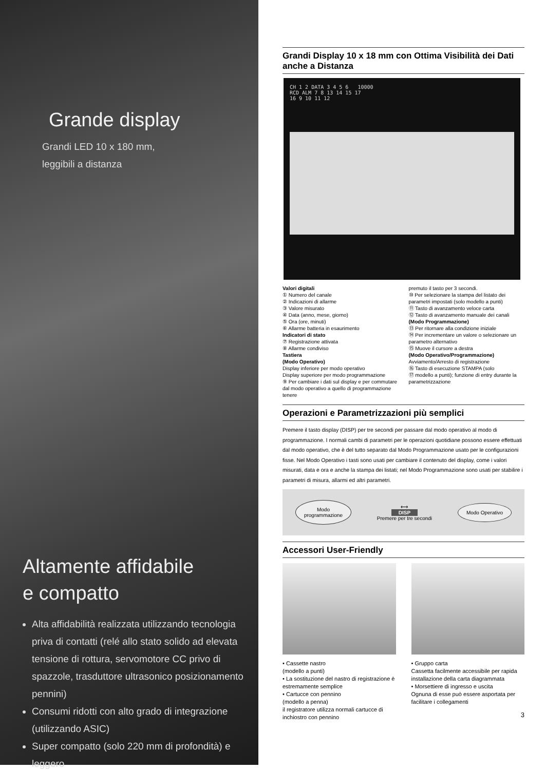Grande display
Grandi LED 10 x 180 mm,
leggibili a distanza
Altamente affidabile
e compatto
Alta affidabilità realizzata utilizzando tecnologia priva di contatti (relé allo stato solido ad elevata tensione di rottura, servomotore CC privo di spazzole, trasduttore ultrasonico posizionamento pennini)
Consumi ridotti con alto grado di integrazione (utilizzando ASIC)
Super compatto (solo 220 mm di profondità) e leggero
Grandi Display 10 x 18 mm con Ottima Visibilità dei Dati anche a Distanza
CH 1 2 DATA 3 4 5 6 10000
RCD ALM 7 8 13 14 15 17
16 9 10 11 12
Valori digitali
① Numero del canale
② Indicazioni di allarme
③ Valore misurato
④ Data (anno, mese, giorno)
⑤ Ora (ore, minuti)
⑥ Allarme batteria in esaurimento
Indicatori di stato
⑦ Registrazione attivata
⑧ Allarme condiviso
Tastiera
(Modo Operativo)
Display inferiore per modo operativo
Display superiore per modo programmazione
⑨ Per cambiare i dati sul display e per commutare dal modo operativo a quello di programmazione tenere
premuto il tasto per 3 secondi.
⑩ Per selezionare la stampa del listato dei parametri impostati (solo modello a punti)
⑪ Tasto di avanzamento veloce carta
⑫ Tasto di avanzamento manuale dei canali
(Modo Programmazione)
⑬ Per ritornare alla condizione iniziale
⑭ Per incrementare un valore o selezionare un parametro alternativo
⑮ Muove il cursore a destra
(Modo Operativo/Programmazione)
Avviamento/Arresto di registrazione
⑯ Tasto di esecuzione STAMPA (solo
⑰ modello a punti); funzione di entry durante la parametrizzazione
Operazioni e Parametrizzazioni più semplici
Premere il tasto display (DISP) per tre secondi per passare dal modo operativo al modo di programmazione. I normali cambi di parametri per le operazioni quotidiane possono essere effettuati dal modo operativo, che è del tutto separato dal Modo Programmazione usato per le configurazioni fisse. Nel Modo Operativo i tasti sono usati per cambiare il contenuto del display, come i valori misurati, data e ora e anche la stampa dei listati; nel Modo Programmazione sono usati per stabilire i parametri di misura, allarmi ed altri parametri.
Modo
programmazione ⟷
DISP
Premere per tre secondi Modo Operativo
Accessori User-Friendly
• Cassette nastro
(modello a punti)
• La sostituzione del nastro di registrazione è estremamente semplice
• Cartucce con pennino
(modello a penna)
il registratore utilizza normali cartucce di inchiostro con pennino
• Gruppo carta
Cassetta facilmente accessibile per rapida installazione della carta diagrammata
• Morsettiere di ingresso e uscita
Ognuna di esse può essere asportata per facilitare i collegamenti
3